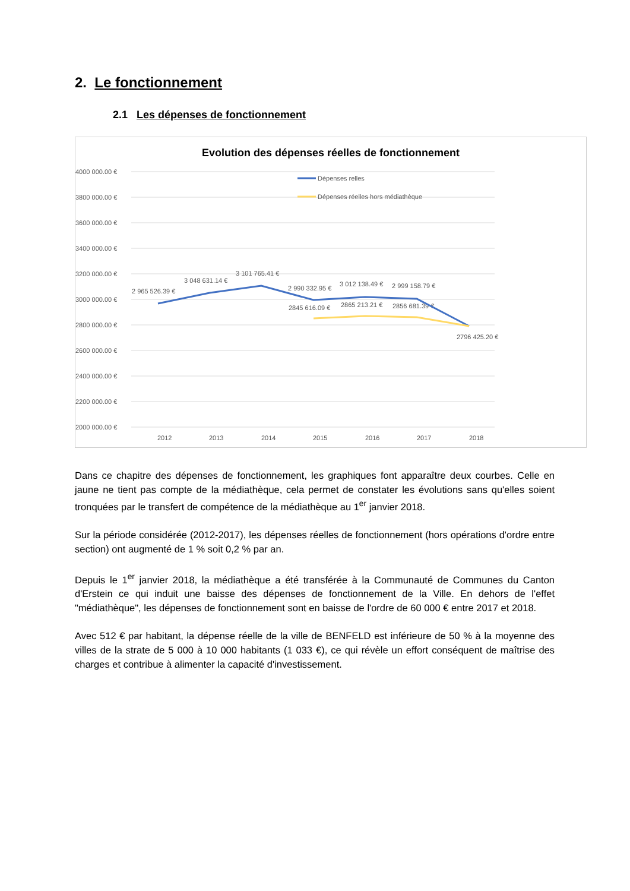2. Le fonctionnement
2.1 Les dépenses de fonctionnement
Evolution des dépenses réelles de fonctionnement
4000 000.00 €
3800 000.00 €
3600 000.00 €
3400 000.00 €
3200 000.00 €
3000 000.00 €
2800 000.00 €
2600 000.00 €
2400 000.00 €
2200 000.00 €
2000 000.00 €
2012
2013
2014
2015
2016
2017
2018
Dépenses relles
Dépenses réelles hors médiathèque
2 965 526.39 €
3 048 631.14 €
3 101 765.41 €
2 990 332.95 €
3 012 138.49 €
2 999 158.79 €
2845 616.09 €
2865 213.21 €
2856 681.39 €
2796 425.20 €
Dans ce chapitre des dépenses de fonctionnement, les graphiques font apparaître deux courbes. Celle en jaune ne tient pas compte de la médiathèque, cela permet de constater les évolutions sans qu'elles soient tronquées par le transfert de compétence de la médiathèque au 1<sup>er</sup> janvier 2018.
Sur la période considérée (2012-2017), les dépenses réelles de fonctionnement (hors opérations d'ordre entre section) ont augmenté de 1 % soit 0,2 % par an.
Depuis le 1<sup>er</sup> janvier 2018, la médiathèque a été transférée à la Communauté de Communes du Canton d'Erstein ce qui induit une baisse des dépenses de fonctionnement de la Ville. En dehors de l'effet "médiathèque", les dépenses de fonctionnement sont en baisse de l'ordre de 60 000 € entre 2017 et 2018.
Avec 512 € par habitant, la dépense réelle de la ville de BENFELD est inférieure de 50 % à la moyenne des villes de la strate de 5 000 à 10 000 habitants (1 033 €), ce qui révèle un effort conséquent de maîtrise des charges et contribue à alimenter la capacité d'investissement.